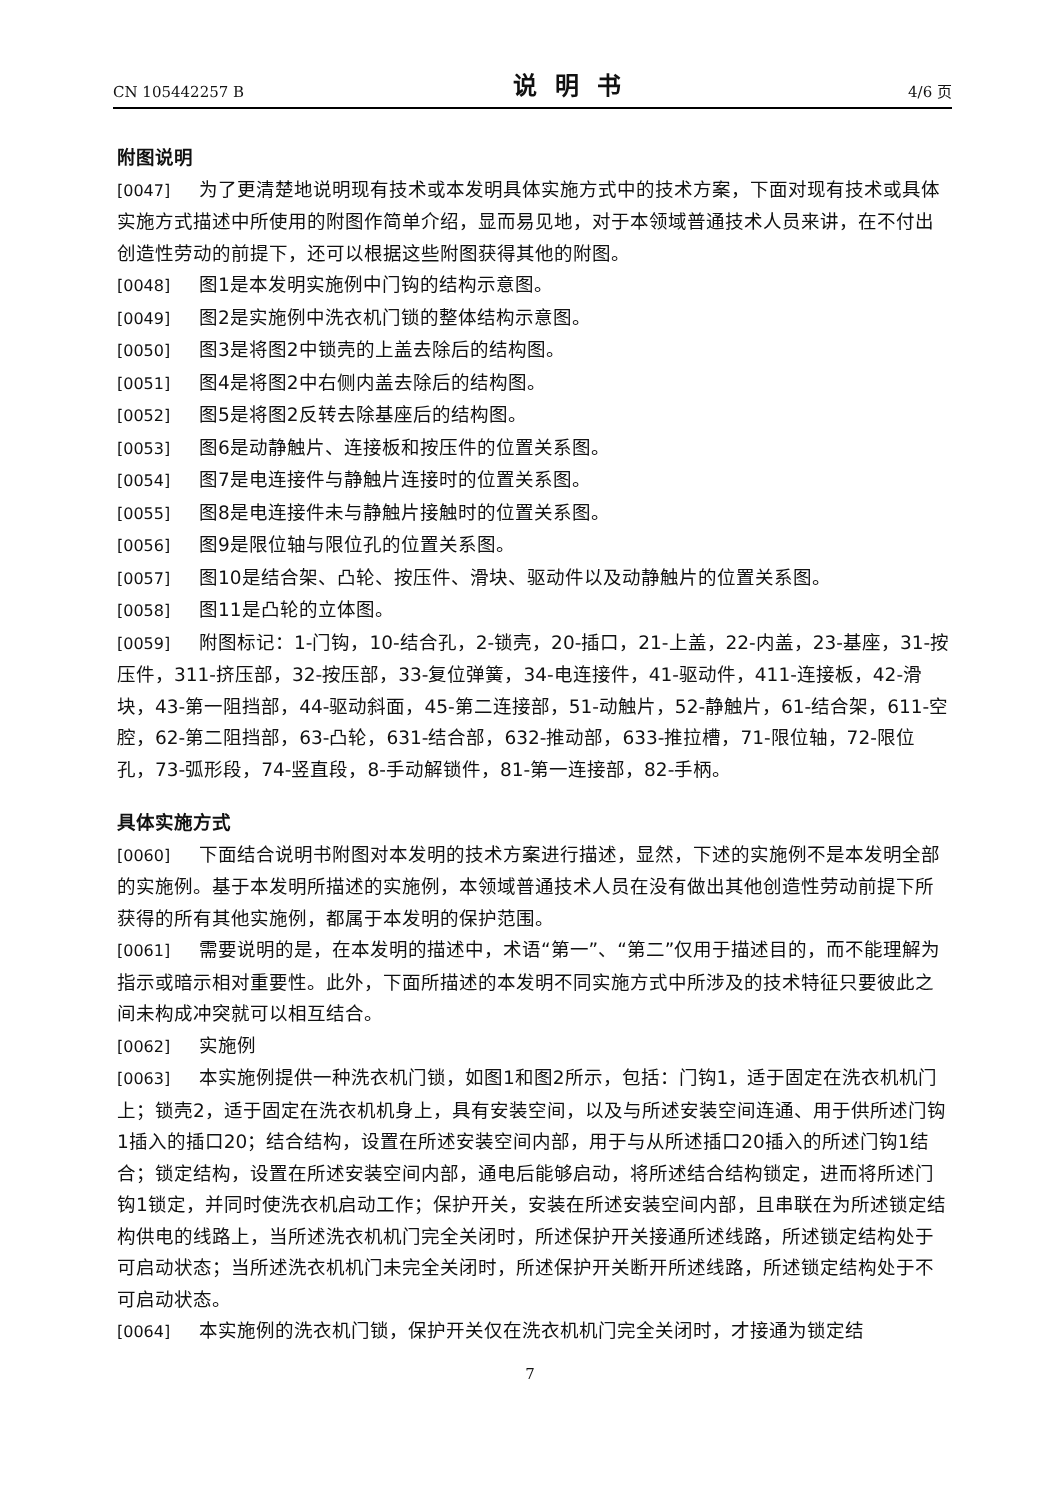CN 105442257 B 说明书 4/6 页
附图说明
[0047] 为了更清楚地说明现有技术或本发明具体实施方式中的技术方案，下面对现有技术或具体实施方式描述中所使用的附图作简单介绍，显而易见地，对于本领域普通技术人员来讲，在不付出创造性劳动的前提下，还可以根据这些附图获得其他的附图。
[0048] 图1是本发明实施例中门钩的结构示意图。
[0049] 图2是实施例中洗衣机门锁的整体结构示意图。
[0050] 图3是将图2中锁壳的上盖去除后的结构图。
[0051] 图4是将图2中右侧内盖去除后的结构图。
[0052] 图5是将图2反转去除基座后的结构图。
[0053] 图6是动静触片、连接板和按压件的位置关系图。
[0054] 图7是电连接件与静触片连接时的位置关系图。
[0055] 图8是电连接件未与静触片接触时的位置关系图。
[0056] 图9是限位轴与限位孔的位置关系图。
[0057] 图10是结合架、凸轮、按压件、滑块、驱动件以及动静触片的位置关系图。
[0058] 图11是凸轮的立体图。
[0059] 附图标记：1-门钩，10-结合孔，2-锁壳，20-插口，21-上盖，22-内盖，23-基座，31-按压件，311-挤压部，32-按压部，33-复位弹簧，34-电连接件，41-驱动件，411-连接板，42-滑块，43-第一阻挡部，44-驱动斜面，45-第二连接部，51-动触片，52-静触片，61-结合架，611-空腔，62-第二阻挡部，63-凸轮，631-结合部，632-推动部，633-推拉槽，71-限位轴，72-限位孔，73-弧形段，74-竖直段，8-手动解锁件，81-第一连接部，82-手柄。
具体实施方式
[0060] 下面结合说明书附图对本发明的技术方案进行描述，显然，下述的实施例不是本发明全部的实施例。基于本发明所描述的实施例，本领域普通技术人员在没有做出其他创造性劳动前提下所获得的所有其他实施例，都属于本发明的保护范围。
[0061] 需要说明的是，在本发明的描述中，术语“第一”、“第二”仅用于描述目的，而不能理解为指示或暗示相对重要性。此外，下面所描述的本发明不同实施方式中所涉及的技术特征只要彼此之间未构成冲突就可以相互结合。
[0062] 实施例
[0063] 本实施例提供一种洗衣机门锁，如图1和图2所示，包括：门钩1，适于固定在洗衣机机门上；锁壳2，适于固定在洗衣机机身上，具有安装空间，以及与所述安装空间连通、用于供所述门钩1插入的插口20；结合结构，设置在所述安装空间内部，用于与从所述插口20插入的所述门钩1结合；锁定结构，设置在所述安装空间内部，通电后能够启动，将所述结合结构锁定，进而将所述门钩1锁定，并同时使洗衣机启动工作；保护开关，安装在所述安装空间内部，且串联在为所述锁定结构供电的线路上，当所述洗衣机机门完全关闭时，所述保护开关接通所述线路，所述锁定结构处于可启动状态；当所述洗衣机机门未完全关闭时，所述保护开关断开所述线路，所述锁定结构处于不可启动状态。
[0064] 本实施例的洗衣机门锁，保护开关仅在洗衣机机门完全关闭时，才接通为锁定结
7